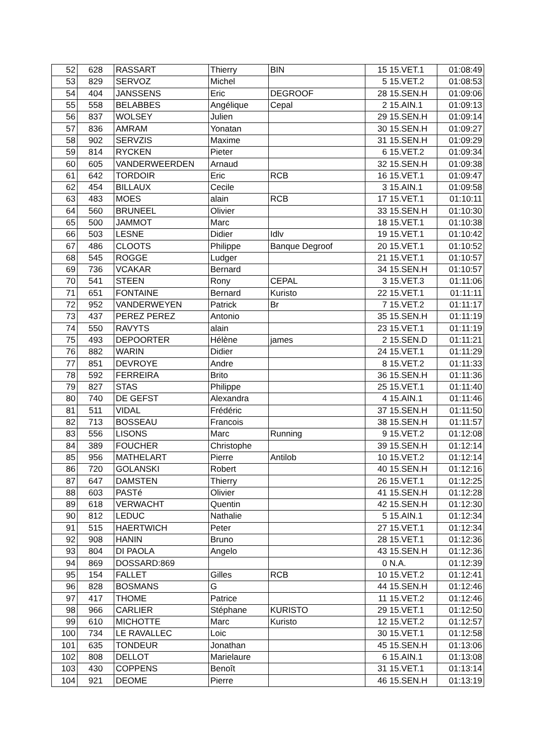| 52 | 628 | RASSART | Thierry | BIN | 15 15.VET.1 | 01:08:49 |
| 53 | 829 | SERVOZ | Michel | | 5 15.VET.2 | 01:08:53 |
| 54 | 404 | JANSSENS | Eric | DEGROOF | 28 15.SEN.H | 01:09:06 |
| 55 | 558 | BELABBES | Angélique | Cepal | 2 15.AIN.1 | 01:09:13 |
| 56 | 837 | WOLSEY | Julien | | 29 15.SEN.H | 01:09:14 |
| 57 | 836 | AMRAM | Yonatan | | 30 15.SEN.H | 01:09:27 |
| 58 | 902 | SERVZIS | Maxime | | 31 15.SEN.H | 01:09:29 |
| 59 | 814 | RYCKEN | Pieter | | 6 15.VET.2 | 01:09:34 |
| 60 | 605 | VANDERWEERDEN | Arnaud | | 32 15.SEN.H | 01:09:38 |
| 61 | 642 | TORDOIR | Eric | RCB | 16 15.VET.1 | 01:09:47 |
| 62 | 454 | BILLAUX | Cecile | | 3 15.AIN.1 | 01:09:58 |
| 63 | 483 | MOES | alain | RCB | 17 15.VET.1 | 01:10:11 |
| 64 | 560 | BRUNEEL | Olivier | | 33 15.SEN.H | 01:10:30 |
| 65 | 500 | JAMMOT | Marc | | 18 15.VET.1 | 01:10:38 |
| 66 | 503 | LESNE | Didier | Idlv | 19 15.VET.1 | 01:10:42 |
| 67 | 486 | CLOOTS | Philippe | Banque Degroof | 20 15.VET.1 | 01:10:52 |
| 68 | 545 | ROGGE | Ludger | | 21 15.VET.1 | 01:10:57 |
| 69 | 736 | VCAKAR | Bernard | | 34 15.SEN.H | 01:10:57 |
| 70 | 541 | STEEN | Rony | CEPAL | 3 15.VET.3 | 01:11:06 |
| 71 | 651 | FONTAINE | Bernard | Kuristo | 22 15.VET.1 | 01:11:11 |
| 72 | 952 | VANDERWEYEN | Patrick | Br | 7 15.VET.2 | 01:11:17 |
| 73 | 437 | PEREZ PEREZ | Antonio | | 35 15.SEN.H | 01:11:19 |
| 74 | 550 | RAVYTS | alain | | 23 15.VET.1 | 01:11:19 |
| 75 | 493 | DEPOORTER | Hélène | james | 2 15.SEN.D | 01:11:21 |
| 76 | 882 | WARIN | Didier | | 24 15.VET.1 | 01:11:29 |
| 77 | 851 | DEVROYE | Andre | | 8 15.VET.2 | 01:11:33 |
| 78 | 592 | FERREIRA | Brito | | 36 15.SEN.H | 01:11:36 |
| 79 | 827 | STAS | Philippe | | 25 15.VET.1 | 01:11:40 |
| 80 | 740 | DE GEFST | Alexandra | | 4 15.AIN.1 | 01:11:46 |
| 81 | 511 | VIDAL | Frédéric | | 37 15.SEN.H | 01:11:50 |
| 82 | 713 | BOSSEAU | Francois | | 38 15.SEN.H | 01:11:57 |
| 83 | 556 | LISONS | Marc | Running | 9 15.VET.2 | 01:12:08 |
| 84 | 389 | FOUCHER | Christophe | | 39 15.SEN.H | 01:12:14 |
| 85 | 956 | MATHELART | Pierre | Antilob | 10 15.VET.2 | 01:12:14 |
| 86 | 720 | GOLANSKI | Robert | | 40 15.SEN.H | 01:12:16 |
| 87 | 647 | DAMSTEN | Thierry | | 26 15.VET.1 | 01:12:25 |
| 88 | 603 | PASTé | Olivier | | 41 15.SEN.H | 01:12:28 |
| 89 | 618 | VERWACHT | Quentin | | 42 15.SEN.H | 01:12:30 |
| 90 | 812 | LEDUC | Nathalie | | 5 15.AIN.1 | 01:12:34 |
| 91 | 515 | HAERTWICH | Peter | | 27 15.VET.1 | 01:12:34 |
| 92 | 908 | HANIN | Bruno | | 28 15.VET.1 | 01:12:36 |
| 93 | 804 | DI PAOLA | Angelo | | 43 15.SEN.H | 01:12:36 |
| 94 | 869 | DOSSARD:869 | | | 0 N.A. | 01:12:39 |
| 95 | 154 | FALLET | Gilles | RCB | 10 15.VET.2 | 01:12:41 |
| 96 | 828 | BOSMANS | G | | 44 15.SEN.H | 01:12:46 |
| 97 | 417 | THOME | Patrice | | 11 15.VET.2 | 01:12:46 |
| 98 | 966 | CARLIER | Stéphane | KURISTO | 29 15.VET.1 | 01:12:50 |
| 99 | 610 | MICHOTTE | Marc | Kuristo | 12 15.VET.2 | 01:12:57 |
| 100 | 734 | LE RAVALLEC | Loic | | 30 15.VET.1 | 01:12:58 |
| 101 | 635 | TONDEUR | Jonathan | | 45 15.SEN.H | 01:13:06 |
| 102 | 808 | DELLOT | Marielaure | | 6 15.AIN.1 | 01:13:08 |
| 103 | 430 | COPPENS | Benoît | | 31 15.VET.1 | 01:13:14 |
| 104 | 921 | DEOME | Pierre | | 46 15.SEN.H | 01:13:19 |